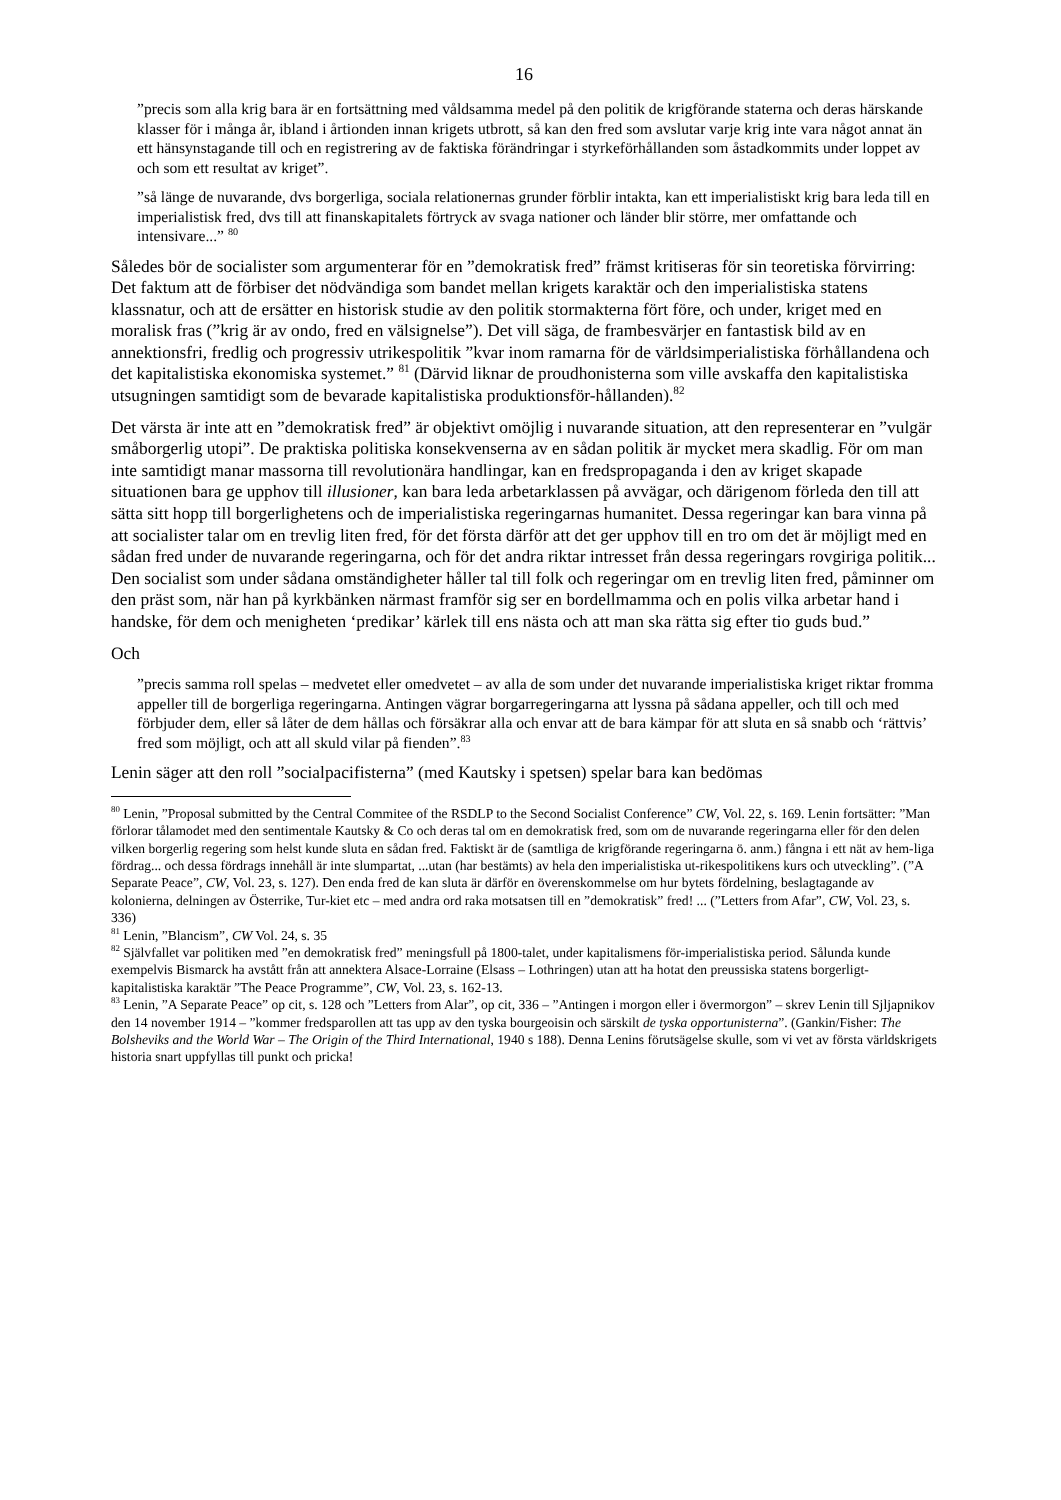16
”precis som alla krig bara är en fortsättning med våldsamma medel på den politik de krigförande staterna och deras härskande klasser för i många år, ibland i årtionden innan krigets utbrott, så kan den fred som avslutar varje krig inte vara något annat än ett hänsynstagande till och en registrering av de faktiska förändringar i styrkeförhållanden som åstadkommits under loppet av och som ett resultat av kriget”.
”så länge de nuvarande, dvs borgerliga, sociala relationernas grunder förblir intakta, kan ett imperialistiskt krig bara leda till en imperialistisk fred, dvs till att finanskapitalets förtryck av svaga nationer och länder blir större, mer omfattande och intensivare...” <sup>80</sup>
Således bör de socialister som argumenterar för en ”demokratisk fred” främst kritiseras för sin teoretiska förvirring: Det faktum att de förbiser det nödvändiga som bandet mellan krigets karaktär och den imperialistiska statens klassnatur, och att de ersätter en historisk studie av den politik stormakterna fört före, och under, kriget med en moralisk fras (”krig är av ondo, fred en välsignelse”). Det vill säga, de frambesvärjer en fantastisk bild av en annektionsfri, fredlig och progressiv utrikespolitik ”kvar inom ramarna för de världsimperialistiska förhållandena och det kapitalistiska ekonomiska systemet.” <sup>81</sup> (Därvid liknar de proudhonisterna som ville avskaffa den kapitalistiska utsugningen samtidigt som de bevarade kapitalistiska produktionsför-hållanden).<sup>82</sup>
Det värsta är inte att en ”demokratisk fred” är objektivt omöjlig i nuvarande situation, att den representerar en ”vulgär småborgerlig utopi”. De praktiska politiska konsekvenserna av en sådan politik är mycket mera skadlig. För om man inte samtidigt manar massorna till revolutionära handlingar, kan en fredspropaganda i den av kriget skapade situationen bara ge upphov till illusioner, kan bara leda arbetarklassen på avvägar, och därigenom förleda den till att sätta sitt hopp till borgerlighetens och de imperialistiska regeringarnas humanitet. Dessa regeringar kan bara vinna på att socialister talar om en trevlig liten fred, för det första därför att det ger upphov till en tro om det är möjligt med en sådan fred under de nuvarande regeringarna, och för det andra riktar intresset från dessa regeringars rovgiriga politik... Den socialist som under sådana omständigheter håller tal till folk och regeringar om en trevlig liten fred, påminner om den präst som, när han på kyrkbänken närmast framför sig ser en bordellmamma och en polis vilka arbetar hand i handske, för dem och menigheten ‘predikar’ kärlek till ens nästa och att man ska rätta sig efter tio guds bud.”
Och
”precis samma roll spelas – medvetet eller omedvetet – av alla de som under det nuvarande imperialistiska kriget riktar fromma appeller till de borgerliga regeringarna. Antingen vägrar borgarregeringarna att lyssna på sådana appeller, och till och med förbjuder dem, eller så låter de dem hållas och försäkrar alla och envar att de bara kämpar för att sluta en så snabb och ‘rättvis’ fred som möjligt, och att all skuld vilar på fienden”.<sup>83</sup>
Lenin säger att den roll ”socialpacifisterna” (med Kautsky i spetsen) spelar bara kan bedömas
<sup>80</sup> Lenin, ”Proposal submitted by the Central Commitee of the RSDLP to the Second Socialist Conference” CW, Vol. 22, s. 169. Lenin fortsätter: ”Man förlorar tålamodet med den sentimentale Kautsky & Co och deras tal om en demokratisk fred, som om de nuvarande regeringarna eller för den delen vilken borgerlig regering som helst kunde sluta en sådan fred. Faktiskt är de (samtliga de krigförande regeringarna ö. anm.) fångna i ett nät av hem-liga fördrag... och dessa fördrags innehåll är inte slumpartat, ...utan (har bestämts) av hela den imperialistiska ut-rikespolitikens kurs och utveckling”. (”A Separate Peace”, CW, Vol. 23, s. 127). Den enda fred de kan sluta är därför en överenskommelse om hur bytets fördelning, beslagtagande av kolonierna, delningen av Österrike, Tur-kiet etc – med andra ord raka motsatsen till en ”demokratisk” fred! ... (”Letters from Afar”, CW, Vol. 23, s. 336)
<sup>81</sup> Lenin, ”Blancism”, CW Vol. 24, s. 35
<sup>82</sup> Självfallet var politiken med ”en demokratisk fred” meningsfull på 1800-talet, under kapitalismens för-imperialistiska period. Sålunda kunde exempelvis Bismarck ha avstått från att annektera Alsace-Lorraine (Elsass – Lothringen) utan att ha hotat den preussiska statens borgerligt-kapitalistiska karaktär ”The Peace Programme”, CW, Vol. 23, s. 162-13.
<sup>83</sup> Lenin, ”A Separate Peace” op cit, s. 128 och ”Letters from Alar”, op cit, 336 – ”Antingen i morgon eller i övermorgon” – skrev Lenin till Sjljapnikov den 14 november 1914 – ”kommer fredsparollen att tas upp av den tyska bourgeoisin och särskilt de tyska opportunisterna”. (Gankin/Fisher: The Bolsheviks and the World War – The Origin of the Third International, 1940 s 188). Denna Lenins förutsägelse skulle, som vi vet av första världskrigets historia snart uppfyllas till punkt och pricka!